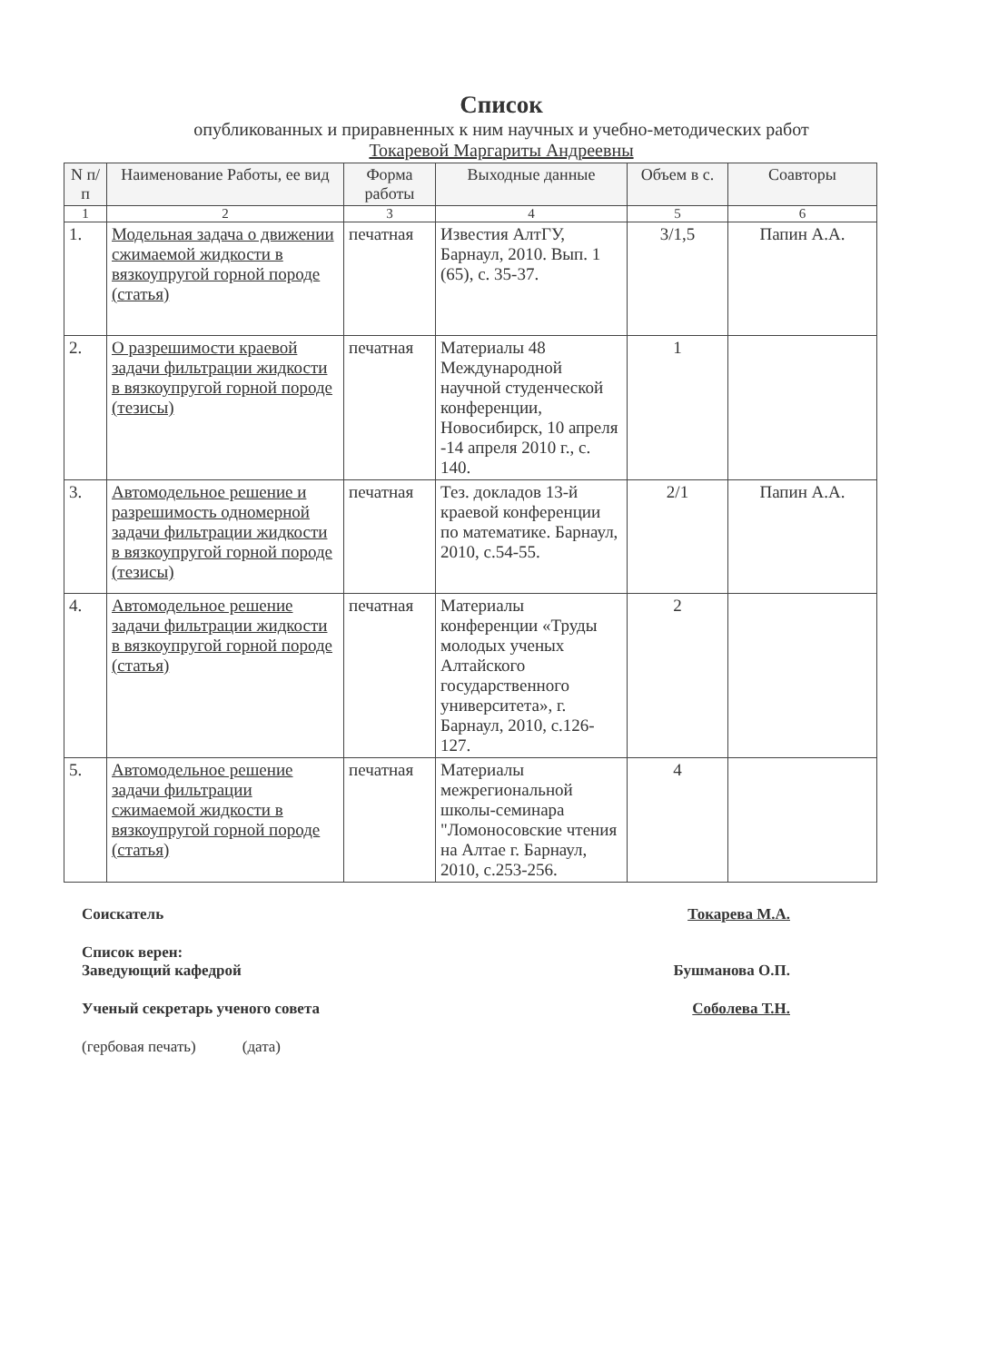Список
опубликованных и приравненных к ним научных и учебно-методических работ
Токаревой Маргариты Андреевны
| N п/п | Наименование Работы, ее вид | Форма работы | Выходные данные | Объем в с. | Соавторы |
| --- | --- | --- | --- | --- | --- |
| 1 | 2 | 3 | 4 | 5 | 6 |
| 1. | Модельная задача о движении сжимаемой жидкости в вязкоупругой горной породе (статья) | печатная | Известия АлтГУ, Барнаул, 2010. Вып. 1 (65), с. 35-37. | 3/1,5 | Папин А.А. |
| 2. | О разрешимости краевой задачи фильтрации жидкости в вязкоупругой горной породе (тезисы) | печатная | Материалы 48 Международной научной студенческой конференции, Новосибирск, 10 апреля -14 апреля 2010 г., с. 140. | 1 | |
| 3. | Автомодельное решение и разрешимость одномерной задачи фильтрации жидкости в вязкоупругой горной породе (тезисы) | печатная | Тез. докладов 13-й краевой конференции по математике. Барнаул, 2010, с.54-55. | 2/1 | Папин А.А. |
| 4. | Автомодельное решение задачи фильтрации жидкости в вязкоупругой горной породе (статья) | печатная | Материалы конференции «Труды молодых ученых Алтайского государственного университета», г. Барнаул, 2010, с.126-127. | 2 | |
| 5. | Автомодельное решение задачи фильтрации сжимаемой жидкости в вязкоупругой горной породе (статья) | печатная | Материалы межрегиональной школы-семинара "Ломоносовские чтения на Алтае г. Барнаул, 2010, с.253-256. | 4 | |
Соискатель Токарева М.А.
Список верен:
Заведующий кафедрой
Бушманова О.П.
Ученый секретарь ученого совета Соболева Т.Н.
(гербовая печать) (дата)